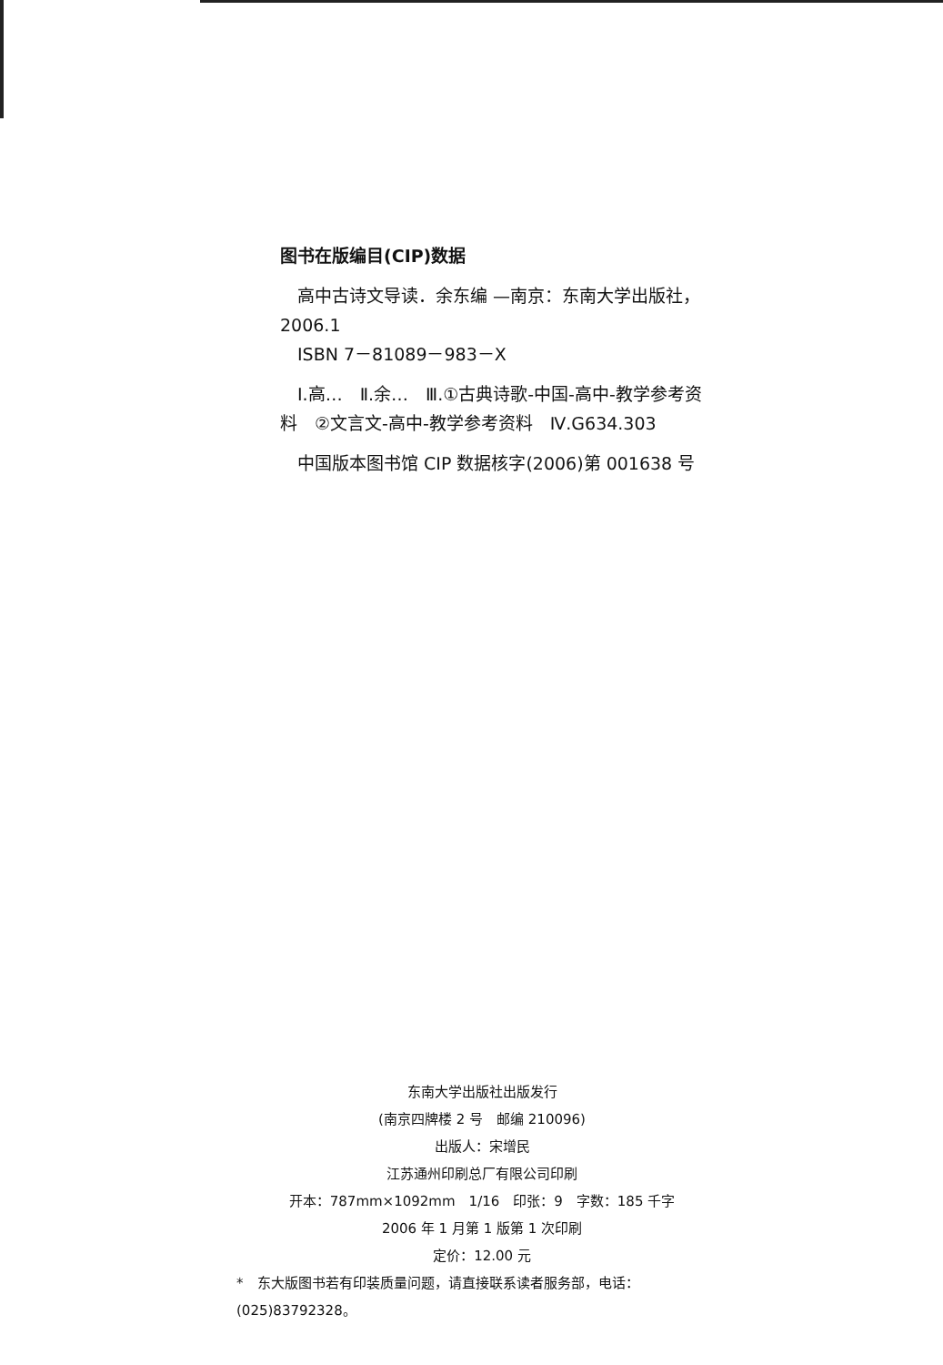图书在版编目(CIP)数据
　高中古诗文导读．余东编 —南京：东南大学出版社，2006.1
　ISBN 7－81089－983－X
　Ⅰ.高…　Ⅱ.余…　Ⅲ.①古典诗歌-中国-高中-教学参考资料　②文言文-高中-教学参考资料　Ⅳ.G634.303
　中国版本图书馆 CIP 数据核字(2006)第 001638 号
东南大学出版社出版发行
(南京四牌楼 2 号　邮编 210096)
出版人：宋增民
江苏通州印刷总厂有限公司印刷
开本：787mm×1092mm　1/16　印张：9　字数：185 千字
2006 年 1 月第 1 版第 1 次印刷
定价：12.00 元
*　东大版图书若有印装质量问题，请直接联系读者服务部，电话：(025)83792328。